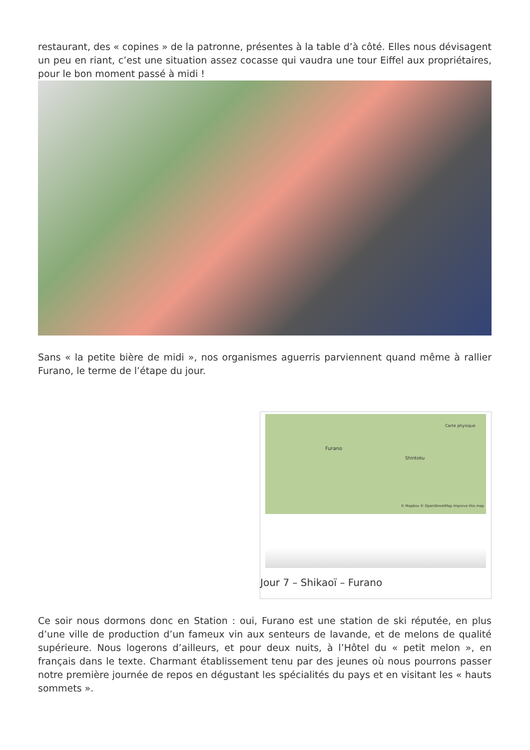restaurant, des « copines » de la patronne, présentes à la table d’à côté. Elles nous dévisagent un peu en riant, c’est une situation assez cocasse qui vaudra une tour Eiffel aux propriétaires, pour le bon moment passé à midi !
Sans « la petite bière de midi », nos organismes aguerris parviennent quand même à rallier Furano, le terme de l’étape du jour.
Furano
Shintoku
Carte physique
© Mapbox © OpenStreetMap Improve this map
Jour 7 – Shikaoï – Furano
Ce soir nous dormons donc en Station : oui, Furano est une station de ski réputée, en plus d’une ville de production d’un fameux vin aux senteurs de lavande, et de melons de qualité supérieure. Nous logerons d’ailleurs, et pour deux nuits, à l’Hôtel du « petit melon », en français dans le texte. Charmant établissement tenu par des jeunes où nous pourrons passer notre première journée de repos en dégustant les spécialités du pays et en visitant les « hauts sommets ».